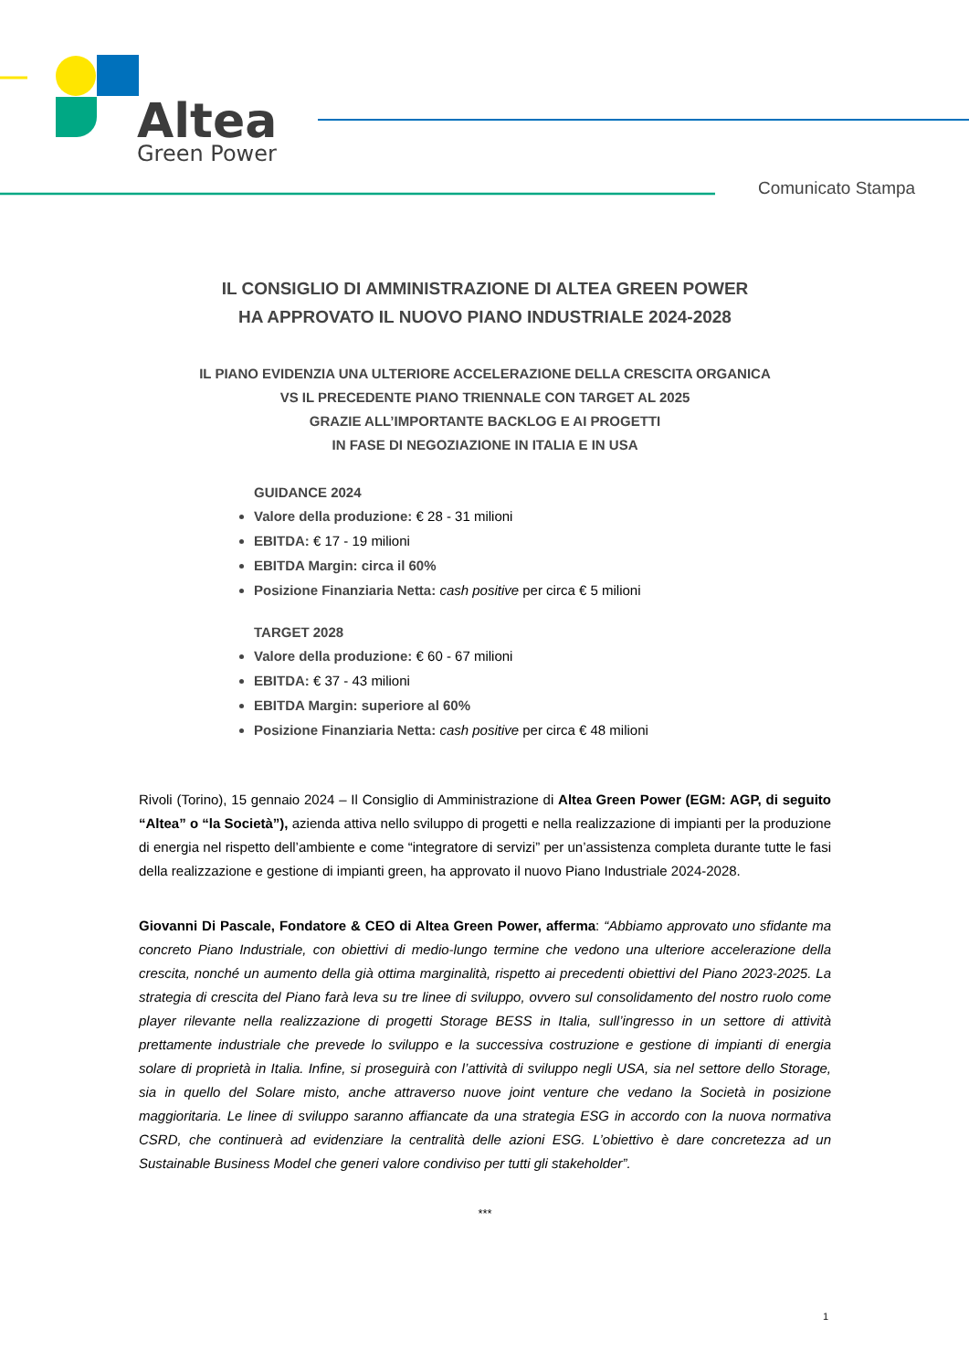Altea
Green Power
Comunicato Stampa
IL CONSIGLIO DI AMMINISTRAZIONE DI ALTEA GREEN POWER
HA APPROVATO IL NUOVO PIANO INDUSTRIALE 2024-2028
IL PIANO EVIDENZIA UNA ULTERIORE ACCELERAZIONE DELLA CRESCITA ORGANICA
VS IL PRECEDENTE PIANO TRIENNALE CON TARGET AL 2025
GRAZIE ALL’IMPORTANTE BACKLOG E AI PROGETTI
IN FASE DI NEGOZIAZIONE IN ITALIA E IN USA
GUIDANCE 2024
Valore della produzione: € 28 - 31 milioni
EBITDA: € 17 - 19 milioni
EBITDA Margin: circa il 60%
Posizione Finanziaria Netta: cash positive per circa € 5 milioni
TARGET 2028
Valore della produzione: € 60 - 67 milioni
EBITDA: € 37 - 43 milioni
EBITDA Margin: superiore al 60%
Posizione Finanziaria Netta: cash positive per circa € 48 milioni
Rivoli (Torino), 15 gennaio 2024 – Il Consiglio di Amministrazione di Altea Green Power (EGM: AGP, di seguito “Altea” o “la Società”), azienda attiva nello sviluppo di progetti e nella realizzazione di impianti per la produzione di energia nel rispetto dell’ambiente e come “integratore di servizi” per un’assistenza completa durante tutte le fasi della realizzazione e gestione di impianti green, ha approvato il nuovo Piano Industriale 2024-2028.
Giovanni Di Pascale, Fondatore & CEO di Altea Green Power, afferma: “Abbiamo approvato uno sfidante ma concreto Piano Industriale, con obiettivi di medio-lungo termine che vedono una ulteriore accelerazione della crescita, nonché un aumento della già ottima marginalità, rispetto ai precedenti obiettivi del Piano 2023-2025. La strategia di crescita del Piano farà leva su tre linee di sviluppo, ovvero sul consolidamento del nostro ruolo come player rilevante nella realizzazione di progetti Storage BESS in Italia, sull’ingresso in un settore di attività prettamente industriale che prevede lo sviluppo e la successiva costruzione e gestione di impianti di energia solare di proprietà in Italia. Infine, si proseguirà con l’attività di sviluppo negli USA, sia nel settore dello Storage, sia in quello del Solare misto, anche attraverso nuove joint venture che vedano la Società in posizione maggioritaria. Le linee di sviluppo saranno affiancate da una strategia ESG in accordo con la nuova normativa CSRD, che continuerà ad evidenziare la centralità delle azioni ESG. L’obiettivo è dare concretezza ad un Sustainable Business Model che generi valore condiviso per tutti gli stakeholder”.
***
1